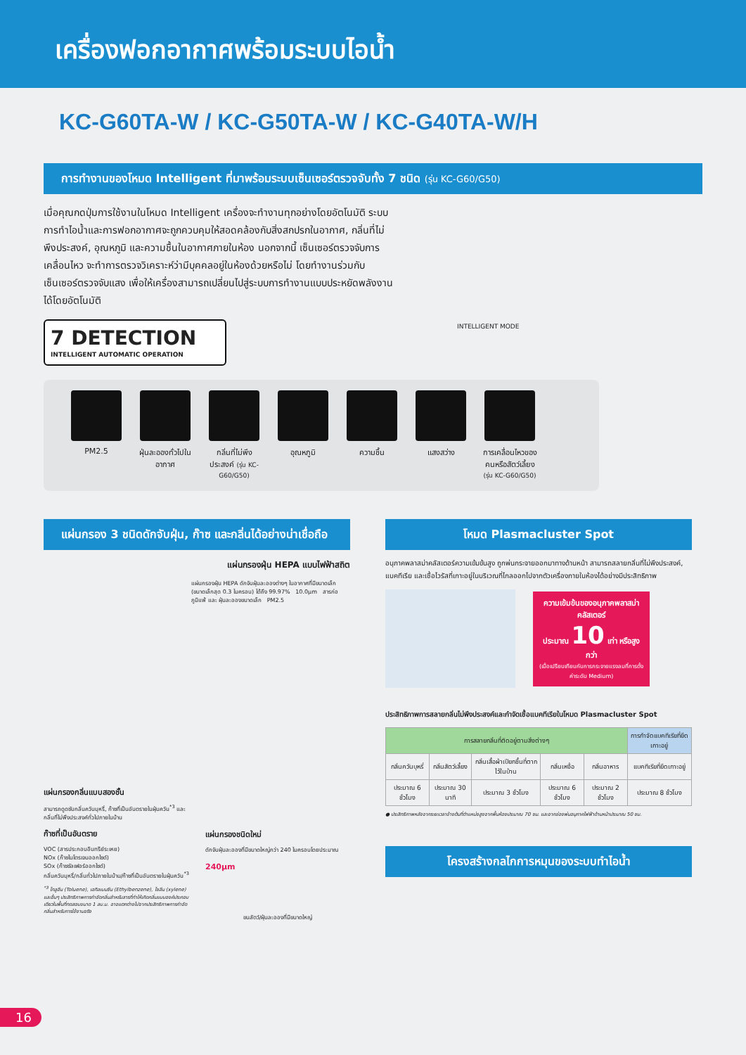เครื่องฟอกอากาศพร้อมระบบไอน้ำ
KC-G60TA-W / KC-G50TA-W / KC-G40TA-W/H
การทำงานของโหมด Intelligent ที่มาพร้อมระบบเซ็นเซอร์ตรวจจับทั้ง 7 ชนิด (รุ่น KC-G60/G50)
เมื่อคุณกดปุ่มการใช้งานในโหมด Intelligent เครื่องจะทำงานทุกอย่างโดยอัตโนมัติ ระบบการทำไอน้ำและการฟอกอากาศจะถูกควบคุมให้สอดคล้องกับสิ่งสกปรกในอากาศ, กลิ่นที่ไม่พึงประสงค์, อุณหภูมิ และความชื้นในอากาศภายในห้อง นอกจากนี้ เซ็นเซอร์ตรวจจับการเคลื่อนไหว จะทำการตรวจวิเคราะห์ว่ามีบุคคลอยู่ในห้องด้วยหรือไม่ โดยทำงานร่วมกับเซ็นเซอร์ตรวจจับแสง เพื่อให้เครื่องสามารถเปลี่ยนไปสู่ระบบการทำงานแบบประหยัดพลังงานได้โดยอัตโนมัติ
INTELLIGENT MODE
7 DETECTION
INTELLIGENT AUTOMATIC OPERATION
PM2.5 ฝุ่นละอองทั่วไปในอากาศ
กลิ่นที่ไม่พึงประสงค์ (รุ่น KC-G60/G50)
อุณหภูมิ ความชื้น แสงสว่าง การเคลื่อนไหวของคนหรือสัตว์เลี้ยง (รุ่น KC-G60/G50)
แผ่นกรอง 3 ชนิดดักจับฝุ่น, ก๊าซ และกลิ่นได้อย่างน่าเชื่อถือ
แผ่นกรองฝุ่น HEPA แบบไฟฟ้าสถิต
แผ่นกรองฝุ่น HEPA ดักจับฝุ่นละอองต่างๆ ในอากาศที่มีขนาดเล็ก (ขนาดเล็กสุด 0.3 ไมครอน) ได้ถึง 99.97% 10.0μm สารก่อภูมิแพ้ และ ฝุ่นละอองขนาดเล็ก PM2.5
แผ่นกรองกลิ่นแบบสองชั้น
สามารถดูดซับกลิ่นควันบุหรี่, ก๊าซที่เป็นอันตรายในฝุ่นควัน<sup>*3</sup> และกลิ่นที่ไม่พึงประสงค์ทั่วไปภายในบ้าน
ก๊าซที่เป็นอันตราย
VOC (สารประกอบอินทรีย์ระเหย)
NOx (ก๊าซไนโตรเจนออกไซด์)
SOx (ก๊าซซัลเฟอร์ออกไซด์)
กลิ่นควันบุหรี่/กลิ่นทั่วไปภายในบ้าน/ก๊าซที่เป็นอันตรายในฝุ่นควัน<sup>*3</sup>
<sup>*3</sup> โทลูอีน (Toluene), เอทิลเบนซีน (Ethylbenzene), ไซลีน (xylene) และอื่นๆ ประสิทธิภาพการกำจัดกลิ่นสำหรับสารที่ทำให้เกิดกลิ่นแบบองค์ประกอบเดียวในพื้นที่ทดสอบขนาด 1 ลบ.ม. อาจแตกต่างไปจากประสิทธิภาพการกำจัดกลิ่นสำหรับการใช้งานจริง
แผ่นกรองชนิดใหม่
ดักจับฝุ่นละอองที่มีขนาดใหญ่กว่า 240 ไมครอนโดยประมาณ
240μm
ขนสัตว์/ฝุ่นละอองที่มีขนาดใหญ่
โหมด Plasmacluster Spot
อนุภาคพลาสม่าคลัสเตอร์ความเข้มข้นสูง ถูกพ่นกระจายออกมาทางด้านหน้า สามารถสลายกลิ่นที่ไม่พึงประสงค์, แบคทีเรีย และเชื้อไวรัสที่เกาะอยู่ในบริเวณที่ไกลออกไปจากตัวเครื่องภายในห้องได้อย่างมีประสิทธิภาพ
ความเข้มข้นของอนุภาคพลาสม่าคลัสเตอร์
ประมาณ 10 เท่า หรือสูงกว่า
(เมื่อเปรียบเทียบกับการกระจายแรงลมที่การตั้งค่าระดับ Medium)
ประสิทธิภาพการสลายกลิ่นไม่พึงประสงค์และกำจัดเชื้อแบคทีเรียในโหมด Plasmacluster Spot
| การสลายกลิ่นที่ติดอยู่ตามสิ่งต่างๆ | | | | | การกำจัดแบคทีเรียที่ยึดเกาะอยู่ |
| --- | --- | --- | --- | --- | --- |
| กลิ่นควันบุหรี่ | กลิ่นสัตว์เลี้ยง | กลิ่นเสื้อผ้าเปียกชื้นที่ตากไว้ในบ้าน | กลิ่นเหงื่อ | กลิ่นอาหาร | แบคทีเรียที่ยึดเกาะอยู่ |
| ประมาณ 6 ชั่วโมง | ประมาณ 30 นาที | ประมาณ 3 ชั่วโมง | ประมาณ 6 ชั่วโมง | ประมาณ 2 ชั่วโมง | ประมาณ 8 ชั่วโมง |
● ประสิทธิภาพหลังจากระยะเวลาข้างต้นที่ตำแหน่งสูงจากพื้นห้องประมาณ 70 ซม. และจากช่องพ่นอนุภาคไฟฟ้าด้านหน้าประมาณ 50 ซม.
โครงสร้างกลไกการหมุนของระบบทำไอน้ำ
16